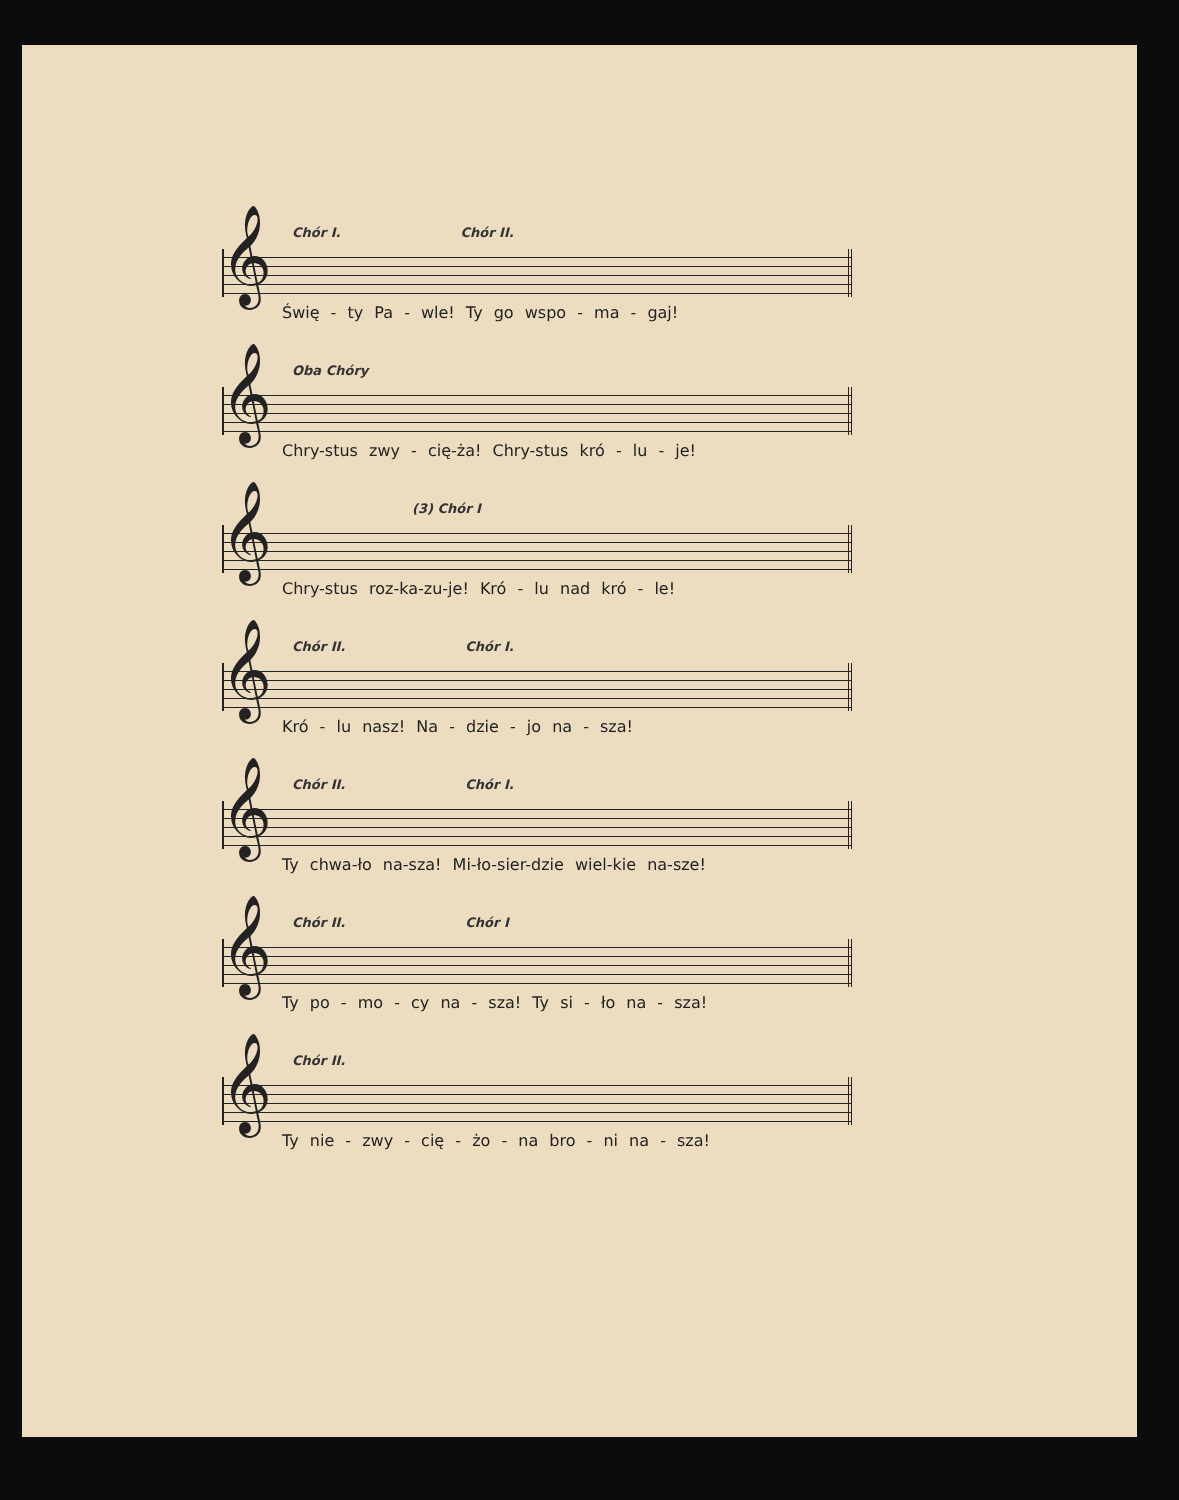Chór I. Chór II.
𝄞
Świę - ty Pa - wle! Ty go wspo - ma - gaj!
Oba Chóry
𝄞
Chry-stus zwy - cię-ża! Chry-stus kró - lu - je!
(3) Chór I
𝄞
Chry-stus roz-ka-zu-je! Kró - lu nad kró - le!
Chór II. Chór I.
𝄞
Kró - lu nasz! Na - dzie - jo na - sza!
Chór II. Chór I.
𝄞
Ty chwa-ło na-sza! Mi-ło-sier-dzie wiel-kie na-sze!
Chór II. Chór I
𝄞
Ty po - mo - cy na - sza! Ty si - ło na - sza!
Chór II.
𝄞
Ty nie - zwy - cię - żo - na bro - ni na - sza!